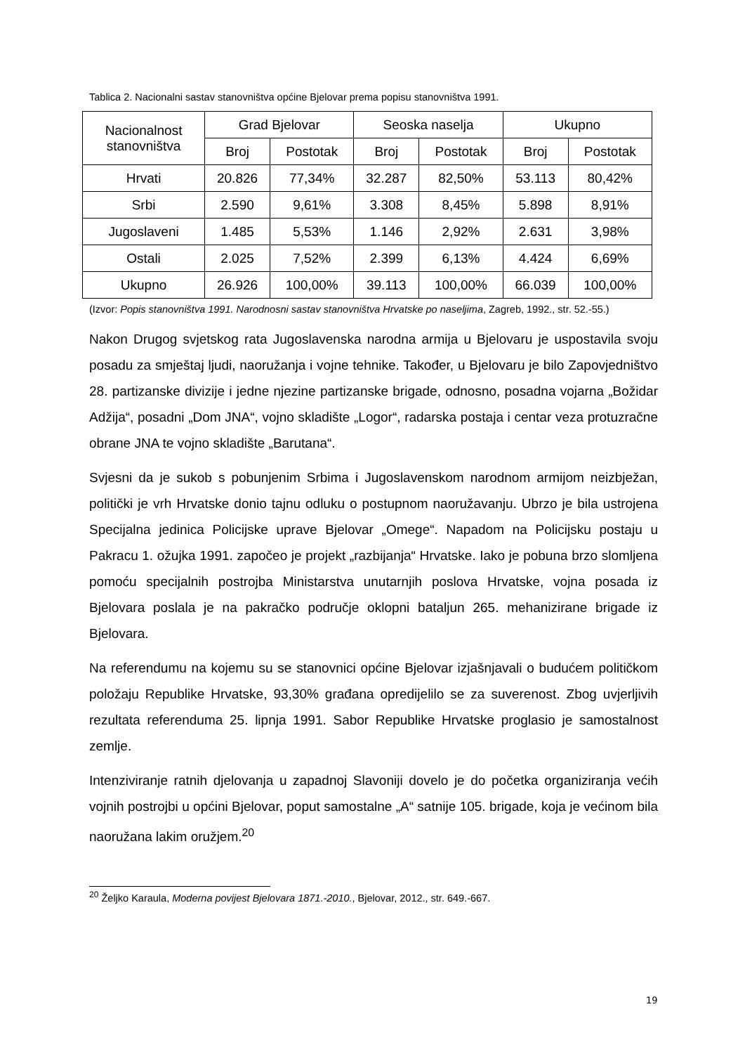Tablica 2. Nacionalni sastav stanovništva općine Bjelovar prema popisu stanovništva 1991.
| Nacionalnost stanovništva | Grad Bjelovar | | Seoska naselja | | Ukupno | |
| | Broj | Postotak | Broj | Postotak | Broj | Postotak |
| Hrvati | 20.826 | 77,34% | 32.287 | 82,50% | 53.113 | 80,42% |
| Srbi | 2.590 | 9,61% | 3.308 | 8,45% | 5.898 | 8,91% |
| Jugoslaveni | 1.485 | 5,53% | 1.146 | 2,92% | 2.631 | 3,98% |
| Ostali | 2.025 | 7,52% | 2.399 | 6,13% | 4.424 | 6,69% |
| Ukupno | 26.926 | 100,00% | 39.113 | 100,00% | 66.039 | 100,00% |
(Izvor: Popis stanovništva 1991. Narodnosni sastav stanovništva Hrvatske po naseljima, Zagreb, 1992., str. 52.-55.)
Nakon Drugog svjetskog rata Jugoslavenska narodna armija u Bjelovaru je uspostavila svoju posadu za smještaj ljudi, naoružanja i vojne tehnike. Također, u Bjelovaru je bilo Zapovjedništvo 28. partizanske divizije i jedne njezine partizanske brigade, odnosno, posadna vojarna „Božidar Adžija“, posadni „Dom JNA“, vojno skladište „Logor“, radarska postaja i centar veza protuzračne obrane JNA te vojno skladište „Barutana“.
Svjesni da je sukob s pobunjenim Srbima i Jugoslavenskom narodnom armijom neizbježan, politički je vrh Hrvatske donio tajnu odluku o postupnom naoružavanju. Ubrzo je bila ustrojena Specijalna jedinica Policijske uprave Bjelovar „Omege“. Napadom na Policijsku postaju u Pakracu 1. ožujka 1991. započeo je projekt „razbijanja“ Hrvatske. Iako je pobuna brzo slomljena pomoću specijalnih postrojba Ministarstva unutarnjih poslova Hrvatske, vojna posada iz Bjelovara poslala je na pakračko područje oklopni bataljun 265. mehanizirane brigade iz Bjelovara.
Na referendumu na kojemu su se stanovnici općine Bjelovar izjašnjavali o budućem političkom položaju Republike Hrvatske, 93,30% građana opredijelilo se za suverenost. Zbog uvjerljivih rezultata referenduma 25. lipnja 1991. Sabor Republike Hrvatske proglasio je samostalnost zemlje.
Intenziviranje ratnih djelovanja u zapadnoj Slavoniji dovelo je do početka organiziranja većih vojnih postrojbi u općini Bjelovar, poput samostalne „A“ satnije 105. brigade, koja je većinom bila naoružana lakim oružjem.<sup>20</sup>
<sup>20</sup> Željko Karaula, Moderna povijest Bjelovara 1871.-2010., Bjelovar, 2012., str. 649.-667.
19